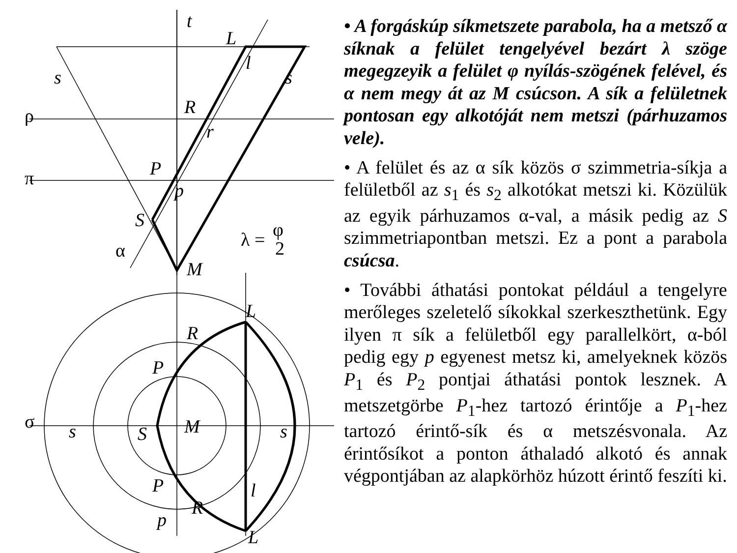ρ
π
σ
α
λ =
φ
2
t
L
l
s
s
R
r
P
p
S
M
L
R
P
S
M
s
s
P
R
l
p
L
• A forgáskúp síkmetszete parabola, ha a metsző α síknak a felület tengelyével bezárt λ szöge megegzeyik a felület φ nyílás-szögének felével, és α nem megy át az M csúcson. A sík a felületnek pontosan egy alkotóját nem metszi (párhuzamos vele).
• A felület és az α sík közös σ szimmetria-síkja a felületből az s<sub>1</sub> és s<sub>2</sub> alkotókat metszi ki. Közülük az egyik párhuzamos α-val, a másik pedig az S szimmetriapontban metszi. Ez a pont a parabola csúcsa.
• További áthatási pontokat például a tengelyre merőleges szeletelő síkokkal szerkeszthetünk. Egy ilyen π sík a felületből egy parallelkört, α-ból pedig egy p egyenest metsz ki, amelyeknek közös P<sub>1</sub> és P<sub>2</sub> pontjai áthatási pontok lesznek. A metszetgörbe P<sub>1</sub>-hez tartozó érintője a P<sub>1</sub>-hez tartozó érintő-sík és α metszésvonala. Az érintősíkot a ponton áthaladó alkotó és annak végpontjában az alapkörhöz húzott érintő feszíti ki.